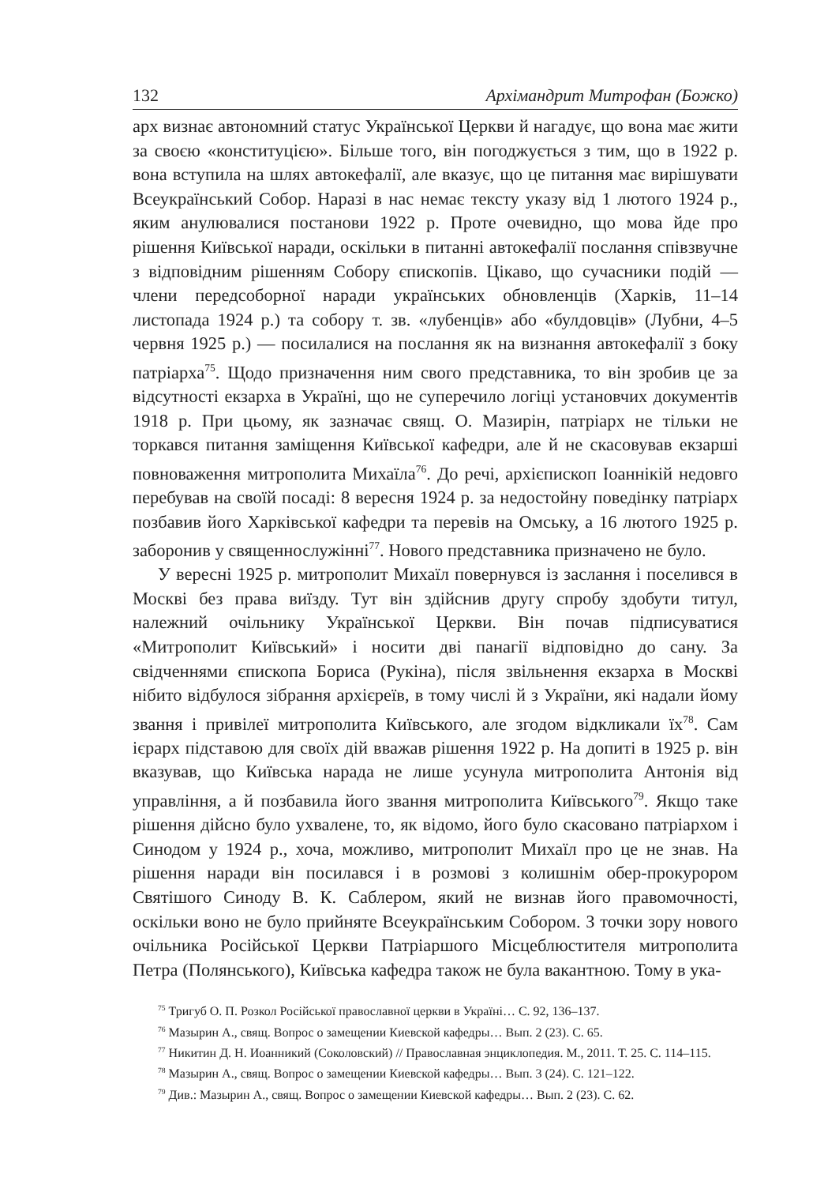132 Архімандрит Митрофан (Божко)
арх визнає автономний статус Української Церкви й нагадує, що вона має жити за своєю «конституцією». Більше того, він погоджується з тим, що в 1922 р. вона вступила на шлях автокефалії, але вказує, що це питання має вирішувати Всеукраїнський Собор. Наразі в нас немає тексту указу від 1 лютого 1924 р., яким анулювалися постанови 1922 р. Проте очевидно, що мова йде про рішення Київської наради, оскільки в питанні автокефалії послання співзвучне з відповідним рішенням Собору єпископів. Цікаво, що сучасники подій — члени передсоборної наради українських обновленців (Харків, 11–14 листопада 1924 р.) та собору т. зв. «лубенців» або «булдовців» (Лубни, 4–5 червня 1925 р.) — посилалися на послання як на визнання автокефалії з боку патріарха<sup>75</sup>. Щодо призначення ним свого представника, то він зробив це за відсутності екзарха в Україні, що не суперечило логіці установчих документів 1918 р. При цьому, як зазначає свящ. О. Мазирін, патріарх не тільки не торкався питання заміщення Київської кафедри, але й не скасовував екзарші повноваження митрополита Михаїла<sup>76</sup>. До речі, архієпископ Іоаннікій недовго перебував на своїй посаді: 8 вересня 1924 р. за недостойну поведінку патріарх позбавив його Харківської кафедри та перевів на Омську, а 16 лютого 1925 р. заборонив у священнослужінні<sup>77</sup>. Нового представника призначено не було.
У вересні 1925 р. митрополит Михаїл повернувся із заслання і поселився в Москві без права виїзду. Тут він здійснив другу спробу здобути титул, належний очільнику Української Церкви. Він почав підписуватися «Митрополит Київський» і носити дві панагії відповідно до сану. За свідченнями єпископа Бориса (Рукіна), після звільнення екзарха в Москві нібито відбулося зібрання архієреїв, в тому числі й з України, які надали йому звання і привілеї митрополита Київського, але згодом відкликали їх<sup>78</sup>. Сам ієрарх підставою для своїх дій вважав рішення 1922 р. На допиті в 1925 р. він вказував, що Київська нарада не лише усунула митрополита Антонія від управління, а й позбавила його звання митрополита Київського<sup>79</sup>. Якщо таке рішення дійсно було ухвалене, то, як відомо, його було скасовано патріархом і Синодом у 1924 р., хоча, можливо, митрополит Михаїл про це не знав. На рішення наради він посилався і в розмові з колишнім обер-прокурором Святішого Синоду В. К. Саблером, який не визнав його правомочності, оскільки воно не було прийняте Всеукраїнським Собором. З точки зору нового очільника Російської Церкви Патріаршого Місцеблюстителя митрополита Петра (Полянського), Київська кафедра також не була вакантною. Тому в ука-
<sup>75</sup> Тригуб О. П. Розкол Російської православної церкви в Україні… С. 92, 136–137.
<sup>76</sup> Мазырин А., свящ. Вопрос о замещении Киевской кафедры… Вып. 2 (23). С. 65.
<sup>77</sup> Никитин Д. Н. Иоанникий (Соколовский) // Православная энциклопедия. М., 2011. Т. 25. С. 114–115.
<sup>78</sup> Мазырин А., свящ. Вопрос о замещении Киевской кафедры… Вып. 3 (24). С. 121–122.
<sup>79</sup> Див.: Мазырин А., свящ. Вопрос о замещении Киевской кафедры… Вып. 2 (23). С. 62.